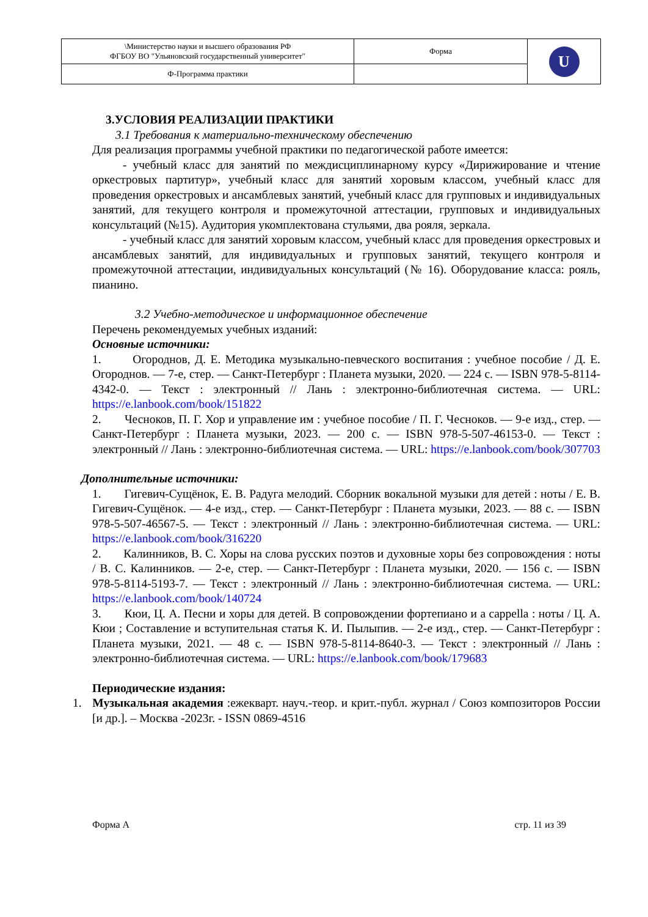| \Министерство науки и высшего образования РФ ФГБОУ ВО "Ульяновский государственный университет" | Форма | U |
| Ф-Программа практики | | |
3.УСЛОВИЯ РЕАЛИЗАЦИИ ПРАКТИКИ
3.1 Требования к материально-техническому обеспечению
Для реализация программы учебной практики по педагогической работе имеется:
- учебный класс для занятий по междисциплинарному курсу «Дирижирование и чтение оркестровых партитур», учебный класс для занятий хоровым классом, учебный класс для проведения оркестровых и ансамблевых занятий, учебный класс для групповых и индивидуальных занятий, для текущего контроля и промежуточной аттестации, групповых и индивидуальных консультаций (№15). Аудитория укомплектована стульями, два рояля, зеркала.
- учебный класс для занятий хоровым классом, учебный класс для проведения оркестровых и ансамблевых занятий, для индивидуальных и групповых занятий, текущего контроля и промежуточной аттестации, индивидуальных консультаций (№ 16). Оборудование класса: рояль, пианино.
3.2 Учебно-методическое и информационное обеспечение
Перечень рекомендуемых учебных изданий:
Основные источники:
1. Огороднов, Д. Е. Методика музыкально-певческого воспитания : учебное пособие / Д. Е. Огороднов. — 7-е, стер. — Санкт-Петербург : Планета музыки, 2020. — 224 с. — ISBN 978-5-8114-4342-0. — Текст : электронный // Лань : электронно-библиотечная система. — URL: https://e.lanbook.com/book/151822
2. Чесноков, П. Г. Хор и управление им : учебное пособие / П. Г. Чесноков. — 9-е изд., стер. — Санкт-Петербург : Планета музыки, 2023. — 200 с. — ISBN 978-5-507-46153-0. — Текст : электронный // Лань : электронно-библиотечная система. — URL: https://e.lanbook.com/book/307703
Дополнительные источники:
1. Гигевич-Сущёнок, Е. В. Радуга мелодий. Сборник вокальной музыки для детей : ноты / Е. В. Гигевич-Сущёнок. — 4-е изд., стер. — Санкт-Петербург : Планета музыки, 2023. — 88 с. — ISBN 978-5-507-46567-5. — Текст : электронный // Лань : электронно-библиотечная система. — URL: https://e.lanbook.com/book/316220
2. Калинников, В. С. Хоры на слова русских поэтов и духовные хоры без сопровождения : ноты / В. С. Калинников. — 2-е, стер. — Санкт-Петербург : Планета музыки, 2020. — 156 с. — ISBN 978-5-8114-5193-7. — Текст : электронный // Лань : электронно-библиотечная система. — URL: https://e.lanbook.com/book/140724
3. Кюи, Ц. А. Песни и хоры для детей. В сопровождении фортепиано и a cappella : ноты / Ц. А. Кюи ; Составление и вступительная статья К. И. Пылыпив. — 2-е изд., стер. — Санкт-Петербург : Планета музыки, 2021. — 48 с. — ISBN 978-5-8114-8640-3. — Текст : электронный // Лань : электронно-библиотечная система. — URL: https://e.lanbook.com/book/179683
Периодические издания:
1. Музыкальная академия :ежекварт. науч.-теор. и крит.-публ. журнал / Союз композиторов России [и др.]. – Москва -2023г. - ISSN 0869-4516
Форма А стр. 11 из 39